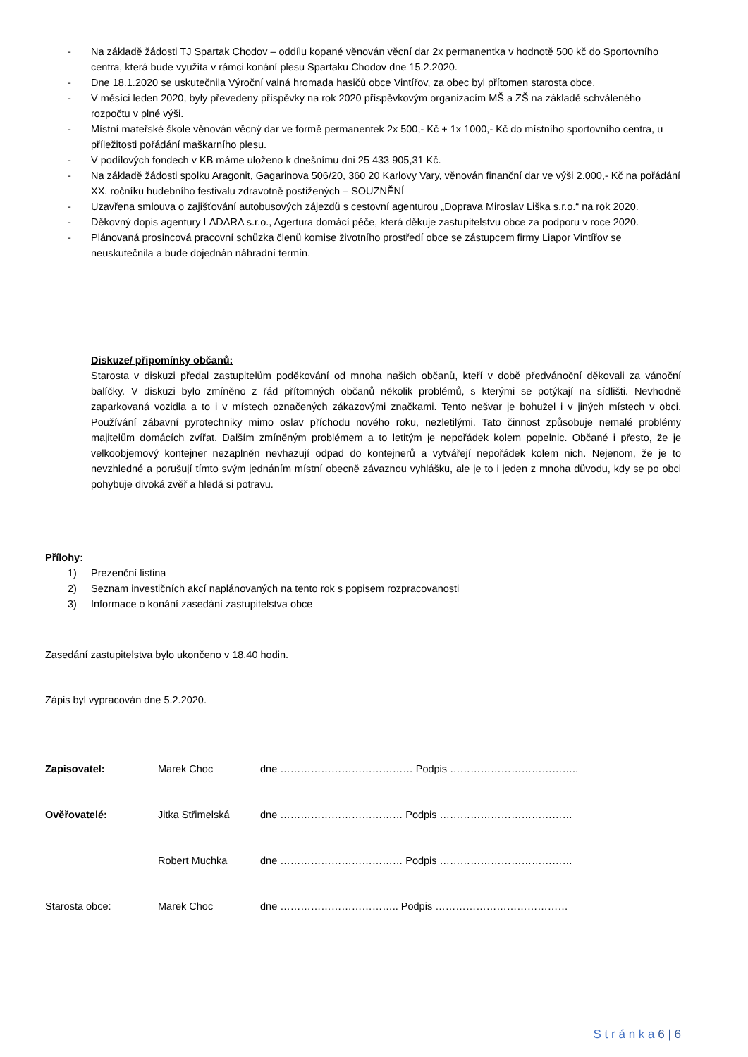- Na základě žádosti TJ Spartak Chodov – oddílu kopané věnován věcní dar 2x permanentka v hodnotě 500 kč do Sportovního centra, která bude využita v rámci konání plesu Spartaku Chodov dne 15.2.2020.
- Dne 18.1.2020 se uskutečnila Výroční valná hromada hasičů obce Vintířov, za obec byl přítomen starosta obce.
- V měsíci leden 2020, byly převedeny příspěvky na rok 2020 příspěvkovým organizacím MŠ a ZŠ na základě schváleného rozpočtu v plné výši.
- Místní mateřské škole věnován věcný dar ve formě permanentek 2x 500,- Kč + 1x 1000,- Kč do místního sportovního centra, u příležitosti pořádání maškarního plesu.
- V podílových fondech v KB máme uloženo k dnešnímu dni 25 433 905,31 Kč.
- Na základě žádosti spolku Aragonit, Gagarinova 506/20, 360 20 Karlovy Vary, věnován finanční dar ve výši 2.000,- Kč na pořádání XX. ročníku hudebního festivalu zdravotně postižených – SOUZNĚNÍ
- Uzavřena smlouva o zajišťování autobusových zájezdů s cestovní agenturou „Doprava Miroslav Liška s.r.o.“ na rok 2020.
- Děkovný dopis agentury LADARA s.r.o., Agertura domácí péče, která děkuje zastupitelstvu obce za podporu v roce 2020.
- Plánovaná prosincová pracovní schůzka členů komise životního prostředí obce se zástupcem firmy Liapor Vintířov se neuskutečnila a bude dojednán náhradní termín.
Diskuze/ připomínky občanů:
Starosta v diskuzi předal zastupitelům poděkování od mnoha našich občanů, kteří v době předvánoční děkovali za vánoční balíčky. V diskuzi bylo zmíněno z řád přítomných občanů několik problémů, s kterými se potýkají na sídlišti. Nevhodně zaparkovaná vozidla a to i v místech označených zákazovými značkami. Tento nešvar je bohužel i v jiných místech v obci. Používání zábavní pyrotechniky mimo oslav příchodu nového roku, nezletilými. Tato činnost způsobuje nemalé problémy majitelům domácích zvířat. Dalším zmíněným problémem a to letitým je nepořádek kolem popelnic. Občané i přesto, že je velkoobjemový kontejner nezaplněn nevhazují odpad do kontejnerů a vytvářejí nepořádek kolem nich. Nejenom, že je to nevzhledné a porušují tímto svým jednáním místní obecně závaznou vyhlášku, ale je to i jeden z mnoha důvodu, kdy se po obci pohybuje divoká zvěř a hledá si potravu.
Přílohy:
1) Prezenční listina
2) Seznam investičních akcí naplánovaných na tento rok s popisem rozpracovanosti
3) Informace o konání zasedání zastupitelstva obce
Zasedání zastupitelstva bylo ukončeno v 18.40 hodin.
Zápis byl vypracován dne 5.2.2020.
Zapisovatel: Marek Choc dne ………………………………… Podpis ………………………………..
Ověřovatelé: Jitka Střimelská dne ……………………………… Podpis …………………………………
Robert Muchka dne ……………………………… Podpis …………………………………
Starosta obce: Marek Choc dne …………………………….. Podpis …………………………………
S t r á n k a 6 | 6